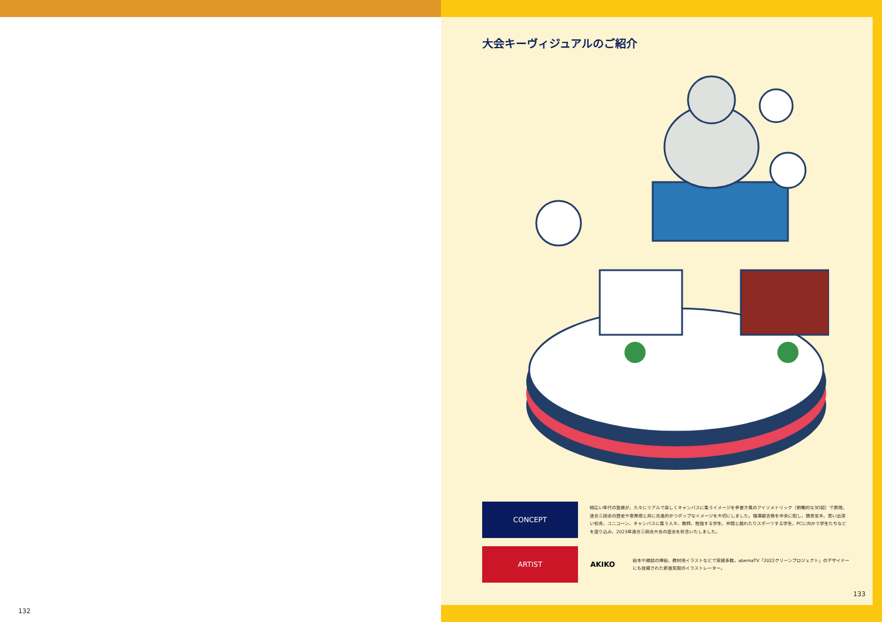132
大会キーヴィジュアルのご紹介
CONCEPT
幅広い年代の塾員が、久々にリアルで楽しくキャンパスに集うイメージを手書き風のアイソメトリック（俯瞰的な3D図）で表現。連合三田会の歴史や重厚感と共に先進的かつポップなイメージを大切にしました。福澤諭吉像を中央に配し、銀杏並木、思い出深い校舎、ユニコーン、キャンパスに集う人々、教師、勉強する学生、仲間と戯れたりスポーツする学生、PCに向かう学生たちなどを盛り込み、2023年連合三田会大会の盛会を祈念いたしました。
ARTIST
AKIKO
絵本や雑誌の挿絵、教材用イラストなどで実績多数。abemaTV「2022クリーンプロジェクト」のデザイナーにも抜擢された新進気鋭のイラストレーター。
133